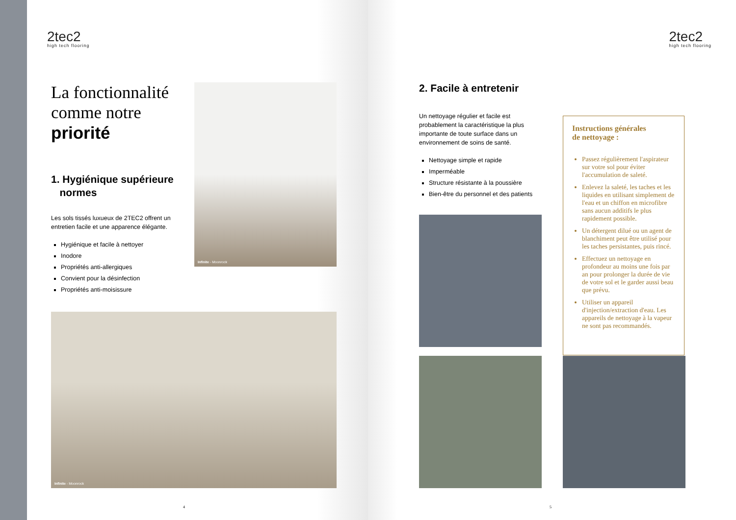2tec2
high tech flooring
La fonctionnalité comme notre priorité
1. Hygiénique supérieure
normes
Les sols tissés luxueux de 2TEC2 offrent un entretien facile et une apparence élégante.
Hygiénique et facile à nettoyer
Inodore
Propriétés anti-allergiques
Convient pour la désinfection
Propriétés anti-moisissure
Infinite - Moonrock
Infinite - Moonrock
4
2tec2
high tech flooring
2. Facile à entretenir
Un nettoyage régulier et facile est probablement la caractéristique la plus importante de toute surface dans un environnement de soins de santé.
Nettoyage simple et rapide
Imperméable
Structure résistante à la poussière
Bien-être du personnel et des patients
Instructions générales
de nettoyage :
Passez régulièrement l'aspirateur sur votre sol pour éviter l'accumulation de saleté.
Enlevez la saleté, les taches et les liquides en utilisant simplement de l'eau et un chiffon en microfibre sans aucun additifs le plus rapidement possible.
Un détergent dilué ou un agent de blanchiment peut être utilisé pour les taches persistantes, puis rincé.
Effectuez un nettoyage en profondeur au moins une fois par an pour prolonger la durée de vie de votre sol et le garder aussi beau que prévu.
Utiliser un appareil d'injection/extraction d'eau. Les appareils de nettoyage à la vapeur ne sont pas recommandés.
5